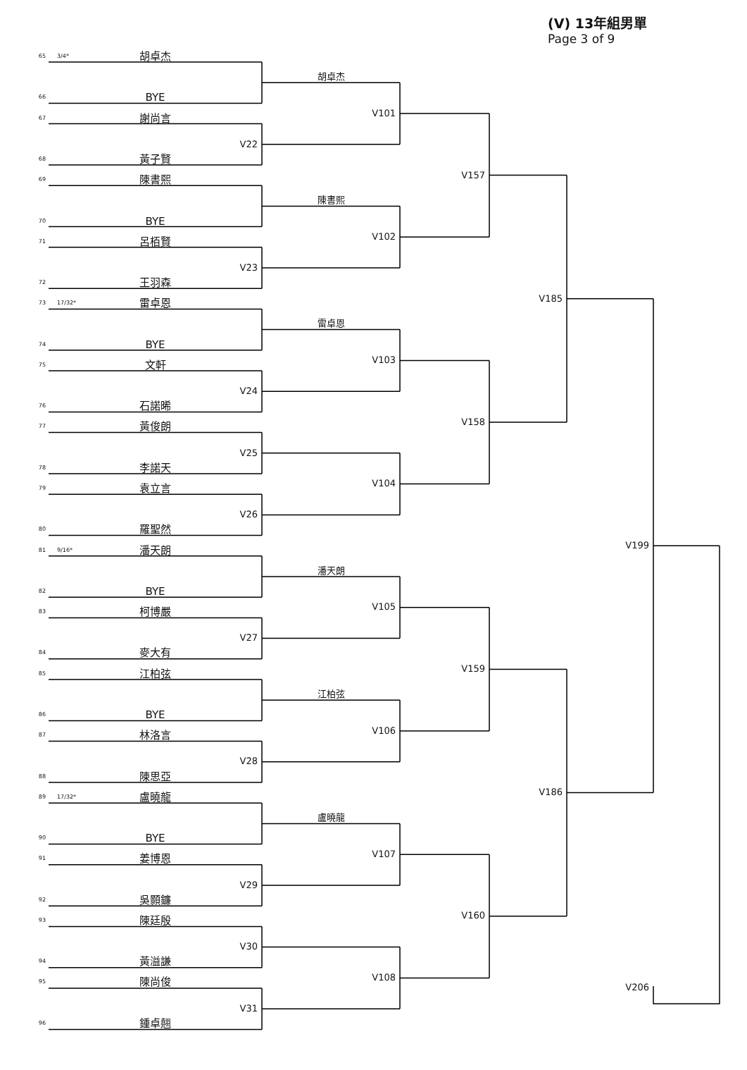(V) 13年組男單
Page 3 of 9
65
3/4*
胡卓杰
胡卓杰
66
BYE
V101
67
謝尚言
V22
68
黃子賢
V157
69
陳書熙
陳書熙
70
BYE
V102
71
呂栢賢
V23
72
王羽森
V185
73
17/32*
雷卓恩
雷卓恩
74
BYE
V103
75
文軒
V24
76
石諾晞
V158
77
黃俊朗
V25
78
李諾天
V104
79
袁立言
V26
80
羅聖然
V199
81
9/16*
潘天朗
潘天朗
82
BYE
V105
83
柯博嚴
V27
84
麥大有
V159
85
江柏弦
江柏弦
86
BYE
V106
87
林洛言
V28
88
陳思亞
V186
89
17/32*
盧曉龍
盧曉龍
90
BYE
V107
91
姜博恩
V29
92
吳顥鐮
V160
93
陳廷殷
V30
94
黃溢謙
V108
95
陳尚俊
V206
V31
96
鍾卓翹